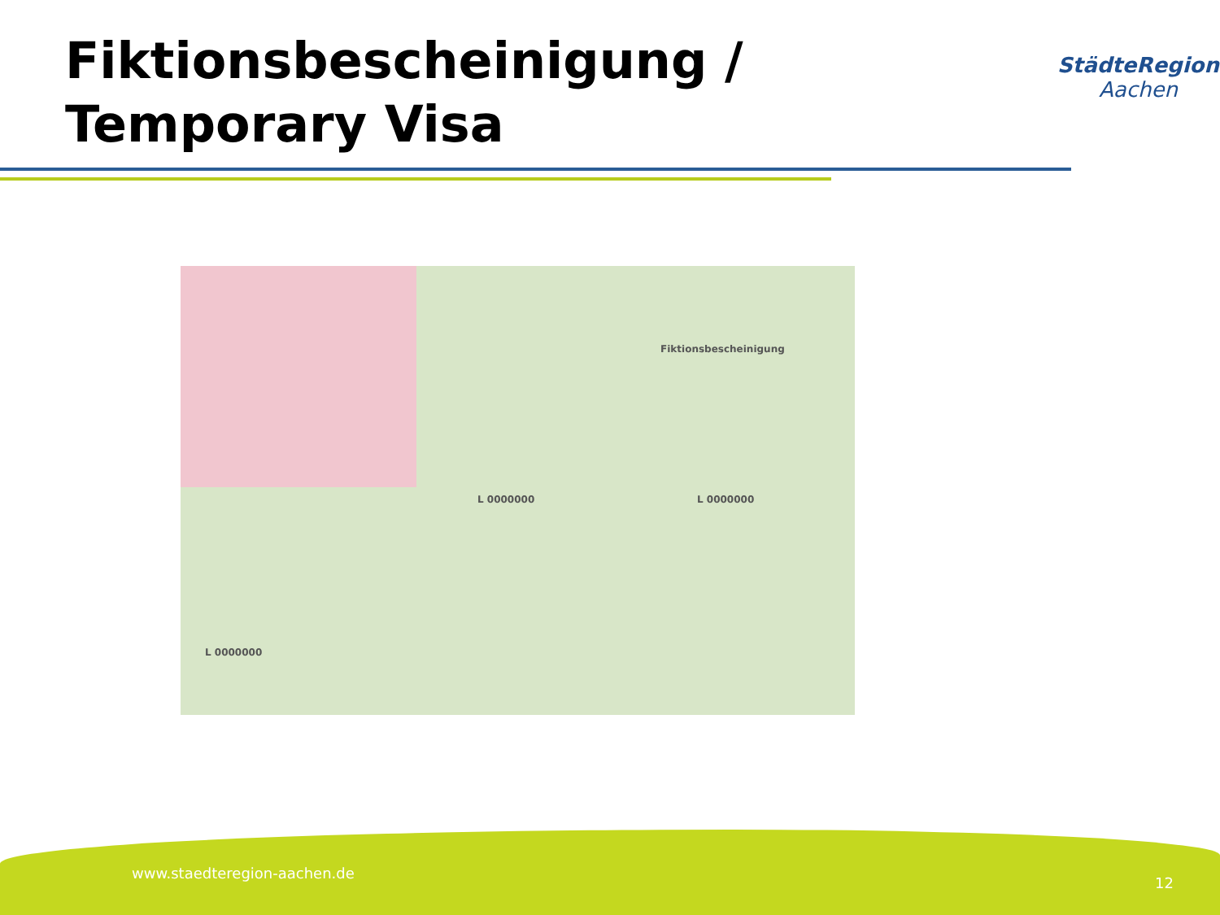Fiktionsbescheinigung / Temporary Visa
StädteRegion
Aachen
Fiktionsbescheinigung
L 0000000 L 0000000
L 0000000
www.staedteregion-aachen.de
12